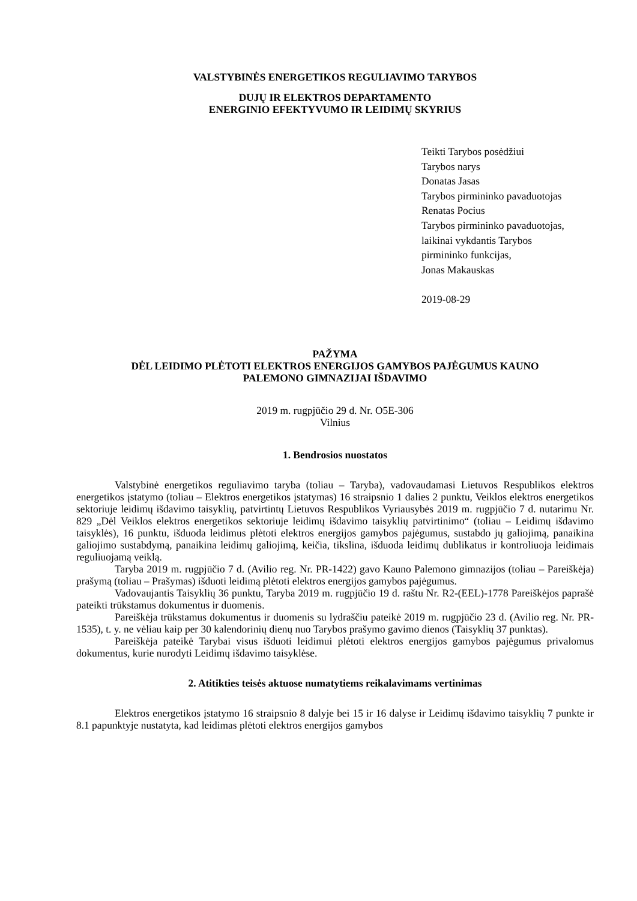VALSTYBINĖS ENERGETIKOS REGULIAVIMO TARYBOS
DUJŲ IR ELEKTROS DEPARTAMENTO
ENERGINIO EFEKTYVUMO IR LEIDIMŲ SKYRIUS
Teikti Tarybos posėdžiui
Tarybos narys
Donatas Jasas
Tarybos pirmininko pavaduotojas
Renatas Pocius
Tarybos pirmininko pavaduotojas,
laikinai vykdantis Tarybos
pirmininko funkcijas,
Jonas Makauskas
2019-08-29
PAŽYMA
DĖL LEIDIMO PLĖTOTI ELEKTROS ENERGIJOS GAMYBOS PAJĖGUMUS KAUNO
PALEMONO GIMNAZIJAI IŠDAVIMO
2019 m. rugpjūčio 29 d. Nr. O5E-306
Vilnius
1. Bendrosios nuostatos
Valstybinė energetikos reguliavimo taryba (toliau – Taryba), vadovaudamasi Lietuvos Respublikos elektros energetikos įstatymo (toliau – Elektros energetikos įstatymas) 16 straipsnio 1 dalies 2 punktu, Veiklos elektros energetikos sektoriuje leidimų išdavimo taisyklių, patvirtintų Lietuvos Respublikos Vyriausybės 2019 m. rugpjūčio 7 d. nutarimu Nr. 829 „Dėl Veiklos elektros energetikos sektoriuje leidimų išdavimo taisyklių patvirtinimo“ (toliau – Leidimų išdavimo taisyklės), 16 punktu, išduoda leidimus plėtoti elektros energijos gamybos pajėgumus, sustabdo jų galiojimą, panaikina galiojimo sustabdymą, panaikina leidimų galiojimą, keičia, tikslina, išduoda leidimų dublikatus ir kontroliuoja leidimais reguliuojamą veiklą.
Taryba 2019 m. rugpjūčio 7 d. (Avilio reg. Nr. PR-1422) gavo Kauno Palemono gimnazijos (toliau – Pareiškėja) prašymą (toliau – Prašymas) išduoti leidimą plėtoti elektros energijos gamybos pajėgumus.
Vadovaujantis Taisyklių 36 punktu, Taryba 2019 m. rugpjūčio 19 d. raštu Nr. R2-(EEL)-1778 Pareiškėjos paprašė pateikti trūkstamus dokumentus ir duomenis.
Pareiškėja trūkstamus dokumentus ir duomenis su lydraščiu pateikė 2019 m. rugpjūčio 23 d. (Avilio reg. Nr. PR-1535), t. y. ne vėliau kaip per 30 kalendorinių dienų nuo Tarybos prašymo gavimo dienos (Taisyklių 37 punktas).
Pareiškėja pateikė Tarybai visus išduoti leidimui plėtoti elektros energijos gamybos pajėgumus privalomus dokumentus, kurie nurodyti Leidimų išdavimo taisyklėse.
2. Atitikties teisės aktuose numatytiems reikalavimams vertinimas
Elektros energetikos įstatymo 16 straipsnio 8 dalyje bei 15 ir 16 dalyse ir Leidimų išdavimo taisyklių 7 punkte ir 8.1 papunktyje nustatyta, kad leidimas plėtoti elektros energijos gamybos